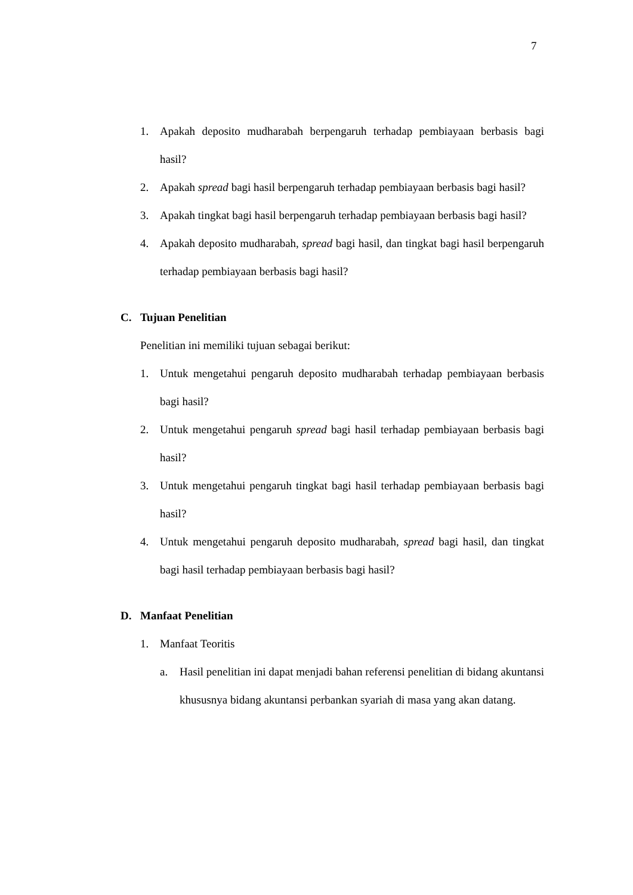7
1. Apakah deposito mudharabah berpengaruh terhadap pembiayaan berbasis bagi hasil?
2. Apakah spread bagi hasil berpengaruh terhadap pembiayaan berbasis bagi hasil?
3. Apakah tingkat bagi hasil berpengaruh terhadap pembiayaan berbasis bagi hasil?
4. Apakah deposito mudharabah, spread bagi hasil, dan tingkat bagi hasil berpengaruh terhadap pembiayaan berbasis bagi hasil?
C. Tujuan Penelitian
Penelitian ini memiliki tujuan sebagai berikut:
1. Untuk mengetahui pengaruh deposito mudharabah terhadap pembiayaan berbasis bagi hasil?
2. Untuk mengetahui pengaruh spread bagi hasil terhadap pembiayaan berbasis bagi hasil?
3. Untuk mengetahui pengaruh tingkat bagi hasil terhadap pembiayaan berbasis bagi hasil?
4. Untuk mengetahui pengaruh deposito mudharabah, spread bagi hasil, dan tingkat bagi hasil terhadap pembiayaan berbasis bagi hasil?
D. Manfaat Penelitian
1. Manfaat Teoritis
a. Hasil penelitian ini dapat menjadi bahan referensi penelitian di bidang akuntansi khususnya bidang akuntansi perbankan syariah di masa yang akan datang.